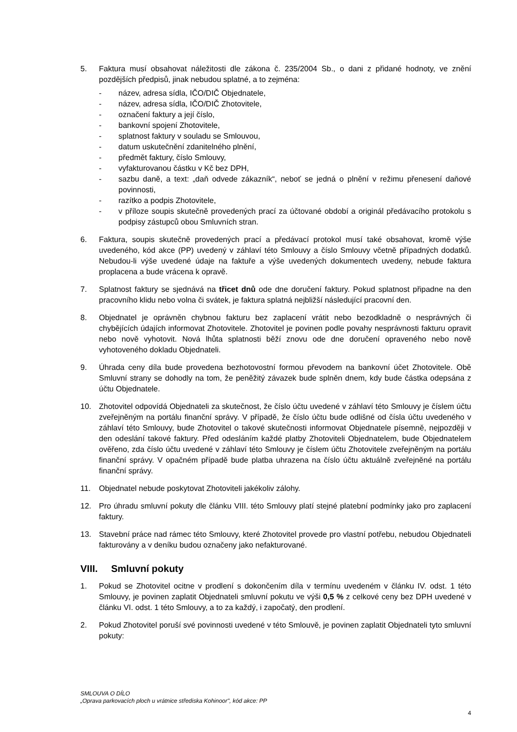5. Faktura musí obsahovat náležitosti dle zákona č. 235/2004 Sb., o dani z přidané hodnoty, ve znění pozdějších předpisů, jinak nebudou splatné, a to zejména:
- název, adresa sídla, IČO/DIČ Objednatele,
- název, adresa sídla, IČO/DIČ Zhotovitele,
- označení faktury a její číslo,
- bankovní spojení Zhotovitele,
- splatnost faktury v souladu se Smlouvou,
- datum uskutečnění zdanitelného plnění,
- předmět faktury, číslo Smlouvy,
- vyfakturovanou částku v Kč bez DPH,
- sazbu daně, a text: „daň odvede zákazník“, neboť se jedná o plnění v režimu přenesení daňové povinnosti,
- razítko a podpis Zhotovitele,
- v příloze soupis skutečně provedených prací za účtované období a originál předávacího protokolu s podpisy zástupců obou Smluvních stran.
6. Faktura, soupis skutečně provedených prací a předávací protokol musí také obsahovat, kromě výše uvedeného, kód akce (PP) uvedený v záhlaví této Smlouvy a číslo Smlouvy včetně případných dodatků. Nebudou-li výše uvedené údaje na faktuře a výše uvedených dokumentech uvedeny, nebude faktura proplacena a bude vrácena k opravě.
7. Splatnost faktury se sjednává na třicet dnů ode dne doručení faktury. Pokud splatnost připadne na den pracovního klidu nebo volna či svátek, je faktura splatná nejbližší následující pracovní den.
8. Objednatel je oprávněn chybnou fakturu bez zaplacení vrátit nebo bezodkladně o nesprávných či chybějících údajích informovat Zhotovitele. Zhotovitel je povinen podle povahy nesprávnosti fakturu opravit nebo nově vyhotovit. Nová lhůta splatnosti běží znovu ode dne doručení opraveného nebo nově vyhotoveného dokladu Objednateli.
9. Úhrada ceny díla bude provedena bezhotovostní formou převodem na bankovní účet Zhotovitele. Obě Smluvní strany se dohodly na tom, že peněžitý závazek bude splněn dnem, kdy bude částka odepsána z účtu Objednatele.
10. Zhotovitel odpovídá Objednateli za skutečnost, že číslo účtu uvedené v záhlaví této Smlouvy je číslem účtu zveřejněným na portálu finanční správy. V případě, že číslo účtu bude odlišné od čísla účtu uvedeného v záhlaví této Smlouvy, bude Zhotovitel o takové skutečnosti informovat Objednatele písemně, nejpozději v den odeslání takové faktury. Před odesláním každé platby Zhotoviteli Objednatelem, bude Objednatelem ověřeno, zda číslo účtu uvedené v záhlaví této Smlouvy je číslem účtu Zhotovitele zveřejněným na portálu finanční správy. V opačném případě bude platba uhrazena na číslo účtu aktuálně zveřejněné na portálu finanční správy.
11. Objednatel nebude poskytovat Zhotoviteli jakékoliv zálohy.
12. Pro úhradu smluvní pokuty dle článku VIII. této Smlouvy platí stejné platební podmínky jako pro zaplacení faktury.
13. Stavební práce nad rámec této Smlouvy, které Zhotovitel provede pro vlastní potřebu, nebudou Objednateli fakturovány a v deníku budou označeny jako nefakturované.
VIII. Smluvní pokuty
1. Pokud se Zhotovitel ocitne v prodlení s dokončením díla v termínu uvedeném v článku IV. odst. 1 této Smlouvy, je povinen zaplatit Objednateli smluvní pokutu ve výši 0,5 % z celkové ceny bez DPH uvedené v článku VI. odst. 1 této Smlouvy, a to za každý, i započatý, den prodlení.
2. Pokud Zhotovitel poruší své povinnosti uvedené v této Smlouvě, je povinen zaplatit Objednateli tyto smluvní pokuty:
SMLOUVA O DÍLO
„Oprava parkovacích ploch u vrátnice střediska Kohinoor", kód akce: PP
4